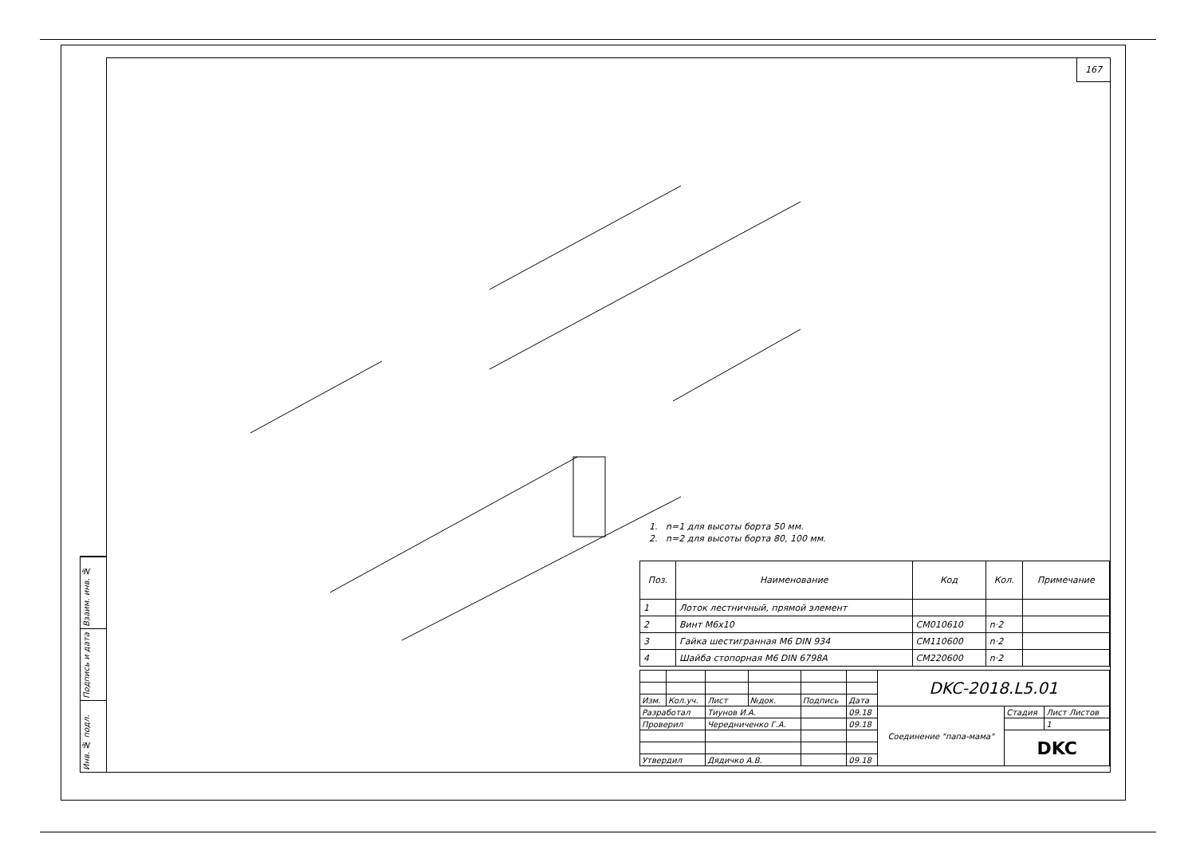167
1. n=1 для высоты борта 50 мм.
2. n=2 для высоты борта 80, 100 мм.
| Поз. | Наименование | Код | Кол. | Примечание |
| --- | --- | --- | --- | --- |
| 1 | Лоток лестничный, прямой элемент | | | |
| 2 | Винт М6х10 | CM010610 | n·2 | |
| 3 | Гайка шестигранная М6 DIN 934 | CM110600 | n·2 | |
| 4 | Шайба стопорная М6 DIN 6798A | CM220600 | n·2 | |
| | | | | | | DKC-2018.L5.01 | | |
| Изм. | Кол.уч. | Лист | №док. | Подпись | Дата | | | |
| Разработал | | Тиунов И.А. | | | 09.18 | Соединение "папа-мама" | Стадия | Лист Листов |
| Проверил | | Чередниченко Г.А. | | | 09.18 | | | 1 |
| | | | | | | | DKC | |
| Утвердил | | Дядичко А.В. | | | 09.18 | | | |
Взаим. инв. №
Подпись и дата
Инв. № подл.